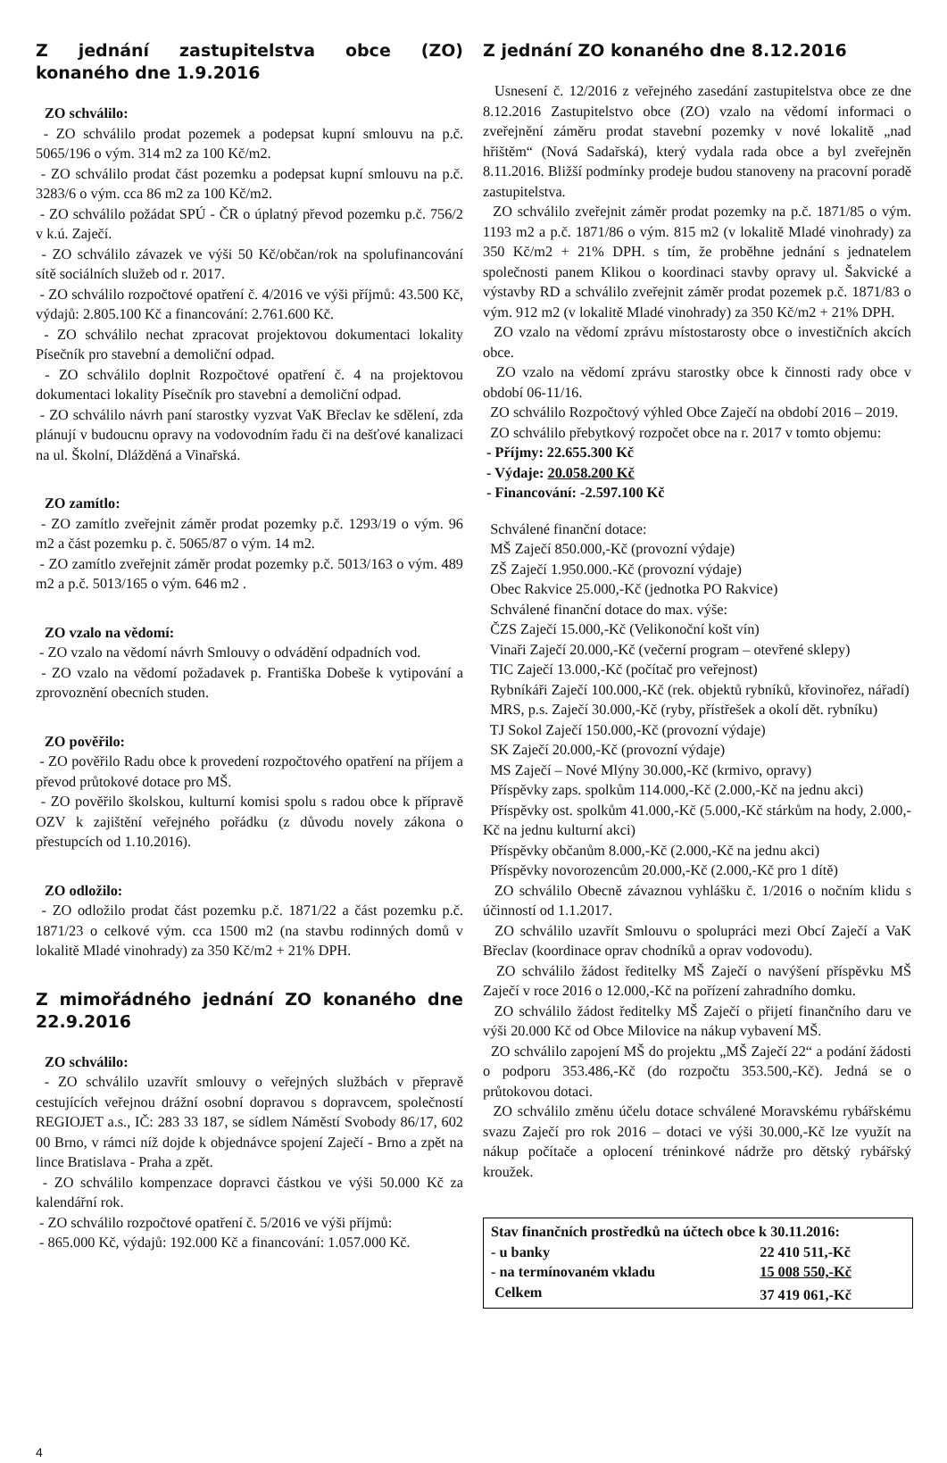Z jednání zastupitelstva obce (ZO) konaného dne 1.9.2016
ZO schválilo:
- ZO schválilo prodat pozemek a podepsat kupní smlouvu na p.č. 5065/196 o vým. 314 m2 za 100 Kč/m2.
- ZO schválilo prodat část pozemku a podepsat kupní smlouvu na p.č. 3283/6 o vým. cca 86 m2 za 100 Kč/m2.
- ZO schválilo požádat SPÚ - ČR o úplatný převod pozemku p.č. 756/2 v k.ú. Zaječí.
- ZO schválilo závazek ve výši 50 Kč/občan/rok na spolufinancování sítě sociálních služeb od r. 2017.
- ZO schválilo rozpočtové opatření č. 4/2016 ve výši příjmů: 43.500 Kč, výdajů: 2.805.100 Kč a financování: 2.761.600 Kč.
- ZO schválilo nechat zpracovat projektovou dokumentaci lokality Písečník pro stavební a demoliční odpad.
- ZO schválilo doplnit Rozpočtové opatření č. 4 na projektovou dokumentaci lokality Písečník pro stavební a demoliční odpad.
- ZO schválilo návrh paní starostky vyzvat VaK Břeclav ke sdělení, zda plánují v budoucnu opravy na vodovodním řadu či na dešťové kanalizaci na ul. Školní, Dlážděná a Vinařská.
ZO zamítlo:
- ZO zamítlo zveřejnit záměr prodat pozemky p.č. 1293/19 o vým. 96 m2 a část pozemku p. č. 5065/87 o vým. 14 m2.
- ZO zamítlo zveřejnit záměr prodat pozemky p.č. 5013/163 o vým. 489 m2 a p.č. 5013/165 o vým. 646 m2 .
ZO vzalo na vědomí:
- ZO vzalo na vědomí návrh Smlouvy o odvádění odpadních vod.
- ZO vzalo na vědomí požadavek p. Františka Dobeše k vytipování a zprovoznění obecních studen.
ZO pověřilo:
- ZO pověřilo Radu obce k provedení rozpočtového opatření na příjem a převod průtokové dotace pro MŠ.
- ZO pověřilo školskou, kulturní komisi spolu s radou obce k přípravě OZV k zajištění veřejného pořádku (z důvodu novely zákona o přestupcích od 1.10.2016).
ZO odložilo:
- ZO odložilo prodat část pozemku p.č. 1871/22 a část pozemku p.č. 1871/23 o celkové vým. cca 1500 m2 (na stavbu rodinných domů v lokalitě Mladé vinohrady) za 350 Kč/m2 + 21% DPH.
Z mimořádného jednání ZO konaného dne 22.9.2016
ZO schválilo:
- ZO schválilo uzavřít smlouvy o veřejných službách v přepravě cestujících veřejnou drážní osobní dopravou s dopravcem, společností REGIOJET a.s., IČ: 283 33 187, se sídlem Náměstí Svobody 86/17, 602 00 Brno, v rámci níž dojde k objednávce spojení Zaječí - Brno a zpět na lince Bratislava - Praha a zpět.
- ZO schválilo kompenzace dopravci částkou ve výši 50.000 Kč za kalendářní rok.
- ZO schválilo rozpočtové opatření č. 5/2016 ve výši příjmů:
- 865.000 Kč, výdajů: 192.000 Kč a financování: 1.057.000 Kč.
Z jednání ZO konaného dne 8.12.2016
Usnesení č. 12/2016 z veřejného zasedání zastupitelstva obce ze dne 8.12.2016 Zastupitelstvo obce (ZO) vzalo na vědomí informaci o zveřejnění záměru prodat stavební pozemky v nové lokalitě „nad hřištěm“ (Nová Sadařská), který vydala rada obce a byl zveřejněn 8.11.2016. Bližší podmínky prodeje budou stanoveny na pracovní poradě zastupitelstva.
ZO schválilo zveřejnit záměr prodat pozemky na p.č. 1871/85 o vým. 1193 m2 a p.č. 1871/86 o vým. 815 m2 (v lokalitě Mladé vinohrady) za 350 Kč/m2 + 21% DPH. s tím, že proběhne jednání s jednatelem společnosti panem Klikou o koordinaci stavby opravy ul. Šakvické a výstavby RD a schválilo zveřejnit záměr prodat pozemek p.č. 1871/83 o vým. 912 m2 (v lokalitě Mladé vinohrady) za 350 Kč/m2 + 21% DPH.
ZO vzalo na vědomí zprávu místostarosty obce o investičních akcích obce.
ZO vzalo na vědomí zprávu starostky obce k činnosti rady obce v období 06-11/16.
ZO schválilo Rozpočtový výhled Obce Zaječí na období 2016 – 2019.
ZO schválilo přebytkový rozpočet obce na r. 2017 v tomto objemu:
- Příjmy: 22.655.300 Kč
- Výdaje: 20.058.200 Kč
- Financování: -2.597.100 Kč
Schválené finanční dotace:
MŠ Zaječí 850.000,-Kč (provozní výdaje)
ZŠ Zaječí 1.950.000.-Kč (provozní výdaje)
Obec Rakvice 25.000,-Kč (jednotka PO Rakvice)
Schválené finanční dotace do max. výše:
ČZS Zaječí 15.000,-Kč (Velikonoční košt vín)
Vinaři Zaječí 20.000,-Kč (večerní program – otevřené sklepy)
TIC Zaječí 13.000,-Kč (počítač pro veřejnost)
Rybníkáři Zaječí 100.000,-Kč (rek. objektů rybníků, křovinořez, nářadí)
MRS, p.s. Zaječí 30.000,-Kč (ryby, přístřešek a okolí dět. rybníku)
TJ Sokol Zaječí 150.000,-Kč (provozní výdaje)
SK Zaječí 20.000,-Kč (provozní výdaje)
MS Zaječí – Nové Mlýny 30.000,-Kč (krmivo, opravy)
Příspěvky zaps. spolkům 114.000,-Kč (2.000,-Kč na jednu akci)
Příspěvky ost. spolkům 41.000,-Kč (5.000,-Kč stárkům na hody, 2.000,-Kč na jednu kulturní akci)
Příspěvky občanům 8.000,-Kč (2.000,-Kč na jednu akci)
Příspěvky novorozencům 20.000,-Kč (2.000,-Kč pro 1 dítě)
ZO schválilo Obecně závaznou vyhlášku č. 1/2016 o nočním klidu s účinností od 1.1.2017.
ZO schválilo uzavřít Smlouvu o spolupráci mezi Obcí Zaječí a VaK Břeclav (koordinace oprav chodníků a oprav vodovodu).
ZO schválilo žádost ředitelky MŠ Zaječí o navýšení příspěvku MŠ Zaječí v roce 2016 o 12.000,-Kč na pořízení zahradního domku.
ZO schválilo žádost ředitelky MŠ Zaječí o přijetí finančního daru ve výši 20.000 Kč od Obce Milovice na nákup vybavení MŠ.
ZO schválilo zapojení MŠ do projektu „MŠ Zaječí 22“ a podání žádosti o podporu 353.486,-Kč (do rozpočtu 353.500,-Kč). Jedná se o průtokovou dotaci.
ZO schválilo změnu účelu dotace schválené Moravskému rybářskému svazu Zaječí pro rok 2016 – dotaci ve výši 30.000,-Kč lze využít na nákup počítače a oplocení tréninkové nádrže pro dětský rybářský kroužek.
| Stav finančních prostředků na účtech obce k 30.11.2016: | |
| - u banky | 22 410 511,-Kč |
| - na termínovaném vkladu | 15 008 550,-Kč |
| Celkem | 37 419 061,-Kč |
4